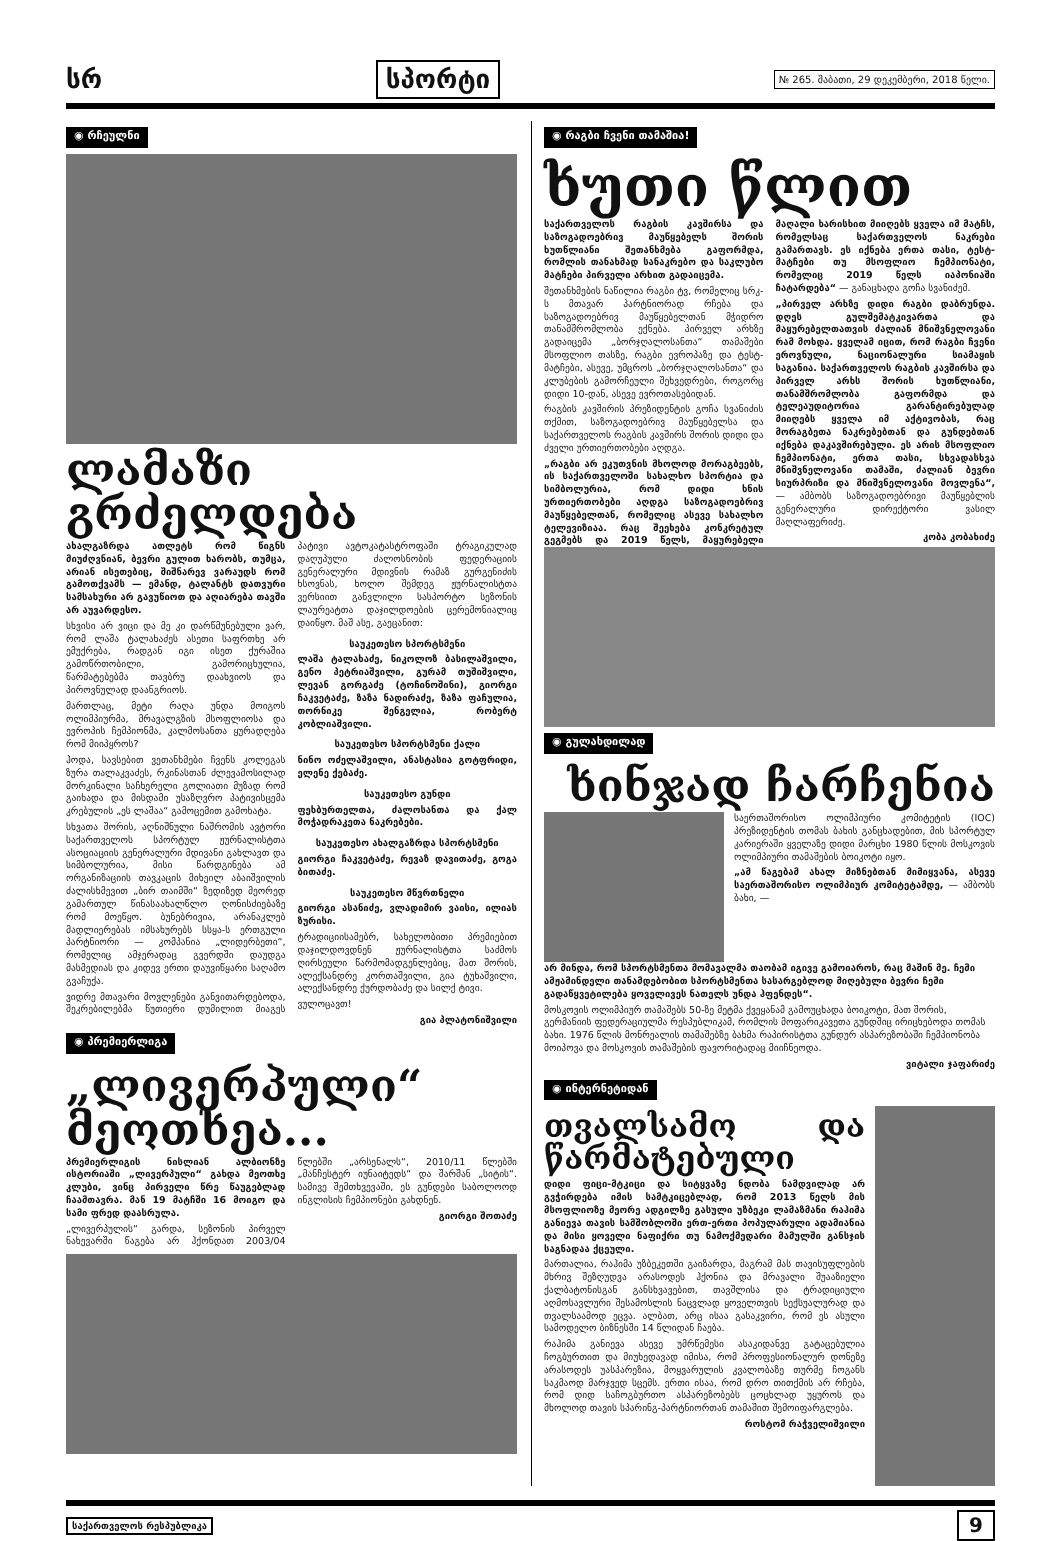სრ სპორტი № 265. შაბათი, 29 დეკემბერი, 2018 წელი.
◉ რჩეულნი
ლამაზი გრძელდება
ახალგაზრდა ათლეტს რომ წიგნს მიუძღვნიან, ბევრი გულით ხარობს, თუმცა, არიან ისეთებიც, შიშნარევ ვარაუდს რომ გამოთქვამს — ემანდ, ტალანტს დათვური სამსახური არ გავუწიოთ და აღიარება თავში არ აუვარდესო.
სხვისი არ ვიცი და მე კი დარწმუნებული ვარ, რომ ლაშა ტალახაძეს ასეთი საფრთხე არ ემუქრება, რადგან იგი ისეთ ქურაშია გამოწრთობილი, გამორიცხულია, წარმატებებმა თავბრუ დაახვიოს და პიროვნულად დაანგრიოს.
მართლაც, მეტი რაღა უნდა მოიგოს ოლიმპიურმა, მრავალგზის მსოფლიოსა და ევროპის ჩემპიონმა, კალმოსანთა ყურადღება რომ მიიპყროს?
ჰოდა, სავსებით ვეთანხმები ჩვენს კოლეგას ზურა თალაკვაძეს, რკინასთან ძლევამოსილად მორკინალი საჩხერელი გოლიათი მუზად რომ გაიხადა და მისდამი უსაზღვრო პატივისცემა კრებულის „ეს ლაშაა“ გამოცემით გამოხატა.
სხვათა შორის, აღნიშნული ნაშრომის ავტორი საქართველოს სპორტულ ჟურნალისტთა ასოციაციის გენერალური მდივანი გახლავთ და სიმბოლურია, მისი წარდგინება ამ ორგანიზაციის თავკაცის მიხეილ აბაიშვილის ძალისხმევით „ბირ თაიმში“ ზედიზედ მეორედ გამართულ წინასაახალწლო ღონისძიებაზე რომ მოეწყო. ბუნებრივია, არანაკლებ მადლიერებას იმსახურებს სსყა-ს ერთგული პარტნიორი — კომპანია „ლიდერბეთი“, რომელიც ამჯერადაც გვერდში დაუდგა მასმედიას და კიდევ ერთი დაუვიწყარი საღამო გვაჩუქა.
ვიდრე მთავარი მოვლენები განვითარდებოდა, შეკრებილებმა წუთიერი დუმილით მიაგეს პატივი ავტოკატასტროფაში ტრაგიკულად დაღუპული ძალოსნობის ფედერაციის გენერალური მდივნის რამაზ გურგენიძის ხსოვნას, ხოლო შემდეგ ჟურნალისტთა ვერსიით განვლილი სასპორტო სეზონის ლაურეატთა დაჯილდოების ცერემონიალიც დაიწყო. მაშ ასე, გაეცანით:
საუკეთესო სპორტსმენი
ლაშა ტალახაძე, ნიკოლოზ ბასილაშვილი, გენო პეტრიაშვილი, გურამ თუშიშვილი, ლევან გორგაძე (ტოჩინოშინი), გიორგი ჩაკვეტაძე, ზაზა ნადირაძე, ზაზა ფაჩულია, თორნიკე შენგელია, რობერტ კობლიაშვილი.
საუკეთესო სპორტსმენი ქალი
ნინო ოძელაშვილი, ანასტასია გოტფრიდი, ელენე ქებაძე.
საუკეთესო გუნდი
ფეხბურთელთა, ძალოსანთა და ქალ მოჭადრაკეთა ნაკრებები.
საუკეთესო ახალგაზრდა სპორტსმენი
გიორგი ჩაკვეტაძე, რევაზ დავითაძე, გოგა ბითაძე.
საუკეთესო მწვრთნელი
გიორგი ასანიძე, ვლადიმირ ვაისი, ილიას ზურისი.
ტრადიციისამებრ, სახელობითი პრემიებით დაჯილდოვდნენ ჟურნალისტთა საძმოს ღირსეული წარმომადგენლებიც, მათ შორის, ალექსანდრე კორთაშვილი, გია ტუხაშვილი, ალექსანდრე ქურდობაძე და სილქ ტივი.
ვულოცავთ!
გია პლატონიშვილი
◉ პრემიერლიგა
„ლივერპული“ მეოთხეა...
პრემიერლიგის ნისლიან ალბიონზე ისტორიაში „ლივერპული“ გახდა მეოთხე კლუბი, ვინც პირველი წრე წაუგებლად ჩაამთავრა. მან 19 მატჩში 16 მოიგო და სამი ფრედ დაასრულა.
„ლივერპულის“ გარდა, სეზონის პირველ ნახევარში წაგება არ ჰქონდათ 2003/04 წლებში „არსენალს“, 2010/11 წლებში „მანჩესტერ იუნაიტედს“ და შარშან „სიტის“. სამივე შემთხვევაში, ეს გუნდები საბოლოოდ ინგლისის ჩემპიონები გახდნენ.
გიორგი შოთაძე
◉ რაგბი ჩვენი თამაშია!
ხუთი წლით
საქართველოს რაგბის კავშირსა და საზოგადოებრივ მაუწყებელს შორის ხუთწლიანი შეთანხმება გაფორმდა, რომლის თანახმად სანაკრებო და საკლუბო მატჩები პირველი არხით გადაიცემა.
შეთანხმების ნაწილია რაგბი ტვ, რომელიც სრკ-ს მთავარ პარტნიორად რჩება და საზოგადოებრივ მაუწყებელთან მჭიდრო თანამშრომლობა ექნება. პირველ არხზე გადაიცემა „ბორჯღალოსანთა“ თამაშები მსოფლიო თასზე, რაგბი ევროპაზე და ტესტ-მატჩები, ასევე, უმცროს „ბორჯღალოსანთა“ და კლუბების გამორჩეული შეხვედრები, როგორც დიდი 10-დან, ასევე ევროთასებიდან.
რაგბის კავშირის პრეზიდენტის გოჩა სვანიძის თქმით, საზოგადოებრივ მაუწყებელსა და საქართველოს რაგბის კავშირს შორის დიდი და ძველი ურთიერთობები აღდგა.
„რაგბი არ ეკუთვნის მხოლოდ მორაგბეებს, ის საქართველოში სახალხო სპორტია და სიმბოლურია, რომ დიდი ხნის ურთიერთობები აღდგა საზოგადოებრივ მაუწყებელთან, რომელიც ასევე სახალხო ტელევიზიაა. რაც შეეხება კონკრეტულ გეგმებს და 2019 წელს, მაყურებელი მაღალი ხარისხით მიიღებს ყველა იმ მატჩს, რომელსაც საქართველოს ნაკრები გამართავს. ეს იქნება ერთა თასი, ტესტ-მატჩები თუ მსოფლიო ჩემპიონატი, რომელიც 2019 წელს იაპონიაში ჩატარდება“ — განაცხადა გოჩა სვანიძემ.
„პირველ არხზე დიდი რაგბი დაბრუნდა. დღეს გულშემატკივართა და მაყურებელთათვის ძალიან მნიშვნელოვანი რამ მოხდა. ყველამ იცით, რომ რაგბი ჩვენი ეროვნული, ნაციონალური სიამაყის საგანია. საქართველოს რაგბის კავშირსა და პირველ არხს შორის ხუთწლიანი, თანამშრომლობა გაფორმდა და ტელეაუდიტორია გარანტირებულად მიიღებს ყველა იმ აქტივობას, რაც მორაგბეთა ნაკრებებთან და გუნდებთან იქნება დაკავშირებული. ეს არის მსოფლიო ჩემპიონატი, ერთა თასი, სხვადასხვა მნიშვნელოვანი თამაში, ძალიან ბევრი სიურპრიზი და მნიშვნელოვანი მოვლენა“, — ამბობს საზოგადოებრივი მაუწყებლის გენერალური დირექტორი ვასილ მაღლაფერიძე.
კობა კობახიძე
◉ გულახდილად
ხინჯად ჩარჩენია
საერთაშორისო ოლიმპიური კომიტეტის (IOC) პრეზიდენტის თომას ბახის განცხადებით, მის სპორტულ კარიერაში ყველაზე დიდი მარცხი 1980 წლის მოსკოვის ოლიმპიური თამაშების ბოიკოტი იყო.
„ამ წაგებამ ახალ მიზნებთან მიმიყვანა, ასევე საერთაშორისო ოლიმპიურ კომიტეტამდე, — ამბობს ბახი, —
არ მინდა, რომ სპორტსმენთა მომავალმა თაობამ იგივე გამოიაროს, რაც მაშინ მე. ჩემი ამჟამინდელი თანამდებობით სპორტსმენთა სასარგებლოდ მიღებული ბევრი ჩემი გადაწყვეტილება ყოველივეს ნათელს უნდა ჰფენდეს“.
მოსკოვის ოლიმპიურ თამაშებს 50-ზე მეტმა ქვეყანამ გამოუცხადა ბოიკოტი, მათ შორის, გერმანიის ფედერაციულმა რესპუბლიკამ, რომლის მოფარიკავეთა გუნდშიც ირიცხებოდა თომას ბახი. 1976 წლის მონრეალის თამაშებზე ბახმა რაპირისტთა გუნდურ ასპარეზობაში ჩემპიონობა მოიპოვა და მოსკოვის თამაშების ფავორიტადაც მიიჩნეოდა.
ვიტალი ჯაფარიძე
◉ ინტერნეტიდან
თვალსამო და წარმატებული
დიდი ფიცი-მტკიცი და სიტყვაზე ნდობა ნამდვილად არ გვჭირდება იმის სამტკიცებლად, რომ 2013 წელს მის მსოფლიოზე მეორე ადგილზე გასული უზბეკი ლამაზმანი რაჰიმა განიევა თავის სამშობლოში ერთ-ერთი პოპულარული ადამიანია და მისი ყოველი ნაფიქრი თუ ნამოქმედარი მამულში განსჯის საგნადაა ქცეული.
მართალია, რაჰიმა უზბეკეთში გაიზარდა, მაგრამ მას თავისუფლების მხრივ შეზღუდვა არასოდეს ჰქონია და მრავალი შუააზიელი ქალბატონისგან განსხვავებით, თავშლისა და ტრადიციული აღმოსავლური შესამოსლის ნაცვლად ყოველთვის სექსუალურად და თვალსაამოდ ეცვა. ალბათ, არც ისაა გასაკვირი, რომ ეს ასული სამოდელო ბიზნესში 14 წლიდან ჩაება.
რაჰიმა განიევა ასევე უმრწემესი ასაკიდანვე გატაცებულია ჩოგბურთით და მიუხედავად იმისა, რომ პროფესიონალურ დონეზე არასოდეს უასპარეზია, მოყვარულის კვალობაზე თურმე ჩოგანს საკმაოდ მარჯვედ სცემს. ერთი ისაა, რომ დრო თითქმის არ რჩება, რომ დიდ საჩოგბურთო ასპარეზობებს ცოცხლად უყუროს და მხოლოდ თავის სპარინგ-პარტნიორთან თამაშით შემოიფარგლება.
როსტომ რაჭველიშვილი
საქართველოს რესპუბლიკა 9